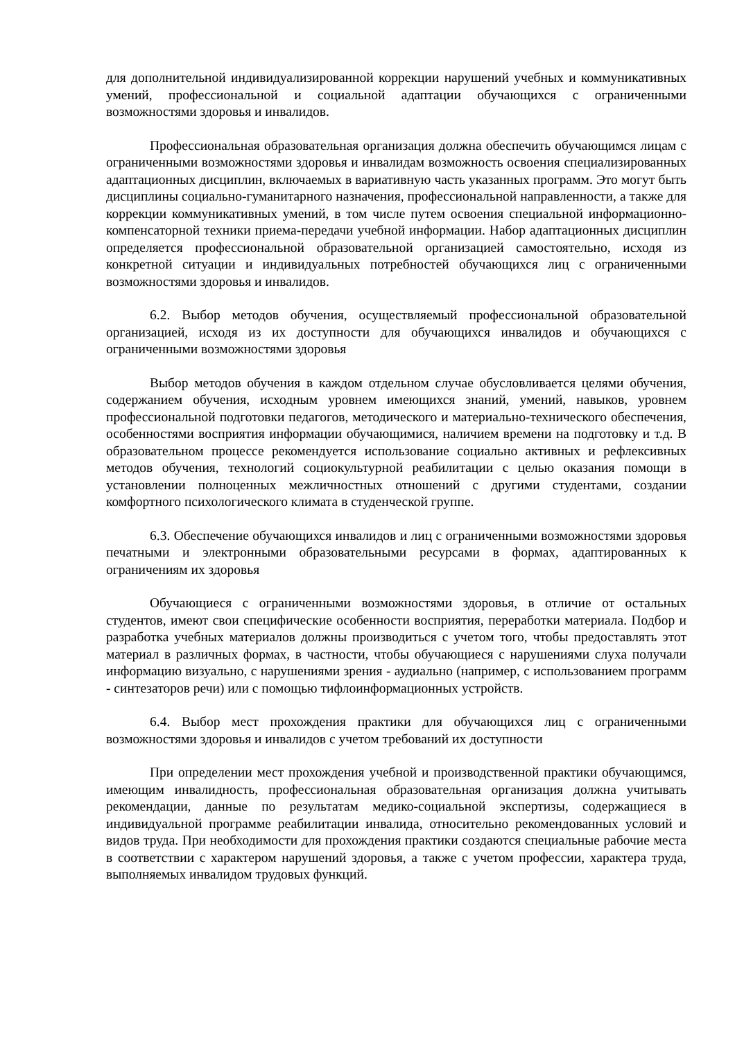для дополнительной индивидуализированной коррекции нарушений учебных и коммуникативных умений, профессиональной и социальной адаптации обучающихся с ограниченными возможностями здоровья и инвалидов.
Профессиональная образовательная организация должна обеспечить обучающимся лицам с ограниченными возможностями здоровья и инвалидам возможность освоения специализированных адаптационных дисциплин, включаемых в вариативную часть указанных программ. Это могут быть дисциплины социально-гуманитарного назначения, профессиональной направленности, а также для коррекции коммуникативных умений, в том числе путем освоения специальной информационно-компенсаторной техники приема-передачи учебной информации. Набор адаптационных дисциплин определяется профессиональной образовательной организацией самостоятельно, исходя из конкретной ситуации и индивидуальных потребностей обучающихся лиц с ограниченными возможностями здоровья и инвалидов.
6.2. Выбор методов обучения, осуществляемый профессиональной образовательной организацией, исходя из их доступности для обучающихся инвалидов и обучающихся с ограниченными возможностями здоровья
Выбор методов обучения в каждом отдельном случае обусловливается целями обучения, содержанием обучения, исходным уровнем имеющихся знаний, умений, навыков, уровнем профессиональной подготовки педагогов, методического и материально-технического обеспечения, особенностями восприятия информации обучающимися, наличием времени на подготовку и т.д. В образовательном процессе рекомендуется использование социально активных и рефлексивных методов обучения, технологий социокультурной реабилитации с целью оказания помощи в установлении полноценных межличностных отношений с другими студентами, создании комфортного психологического климата в студенческой группе.
6.3. Обеспечение обучающихся инвалидов и лиц с ограниченными возможностями здоровья печатными и электронными образовательными ресурсами в формах, адаптированных к ограничениям их здоровья
Обучающиеся с ограниченными возможностями здоровья, в отличие от остальных студентов, имеют свои специфические особенности восприятия, переработки материала. Подбор и разработка учебных материалов должны производиться с учетом того, чтобы предоставлять этот материал в различных формах, в частности, чтобы обучающиеся с нарушениями слуха получали информацию визуально, с нарушениями зрения - аудиально (например, с использованием программ - синтезаторов речи) или с помощью тифлоинформационных устройств.
6.4. Выбор мест прохождения практики для обучающихся лиц с ограниченными возможностями здоровья и инвалидов с учетом требований их доступности
При определении мест прохождения учебной и производственной практики обучающимся, имеющим инвалидность, профессиональная образовательная организация должна учитывать рекомендации, данные по результатам медико-социальной экспертизы, содержащиеся в индивидуальной программе реабилитации инвалида, относительно рекомендованных условий и видов труда. При необходимости для прохождения практики создаются специальные рабочие места в соответствии с характером нарушений здоровья, а также с учетом профессии, характера труда, выполняемых инвалидом трудовых функций.